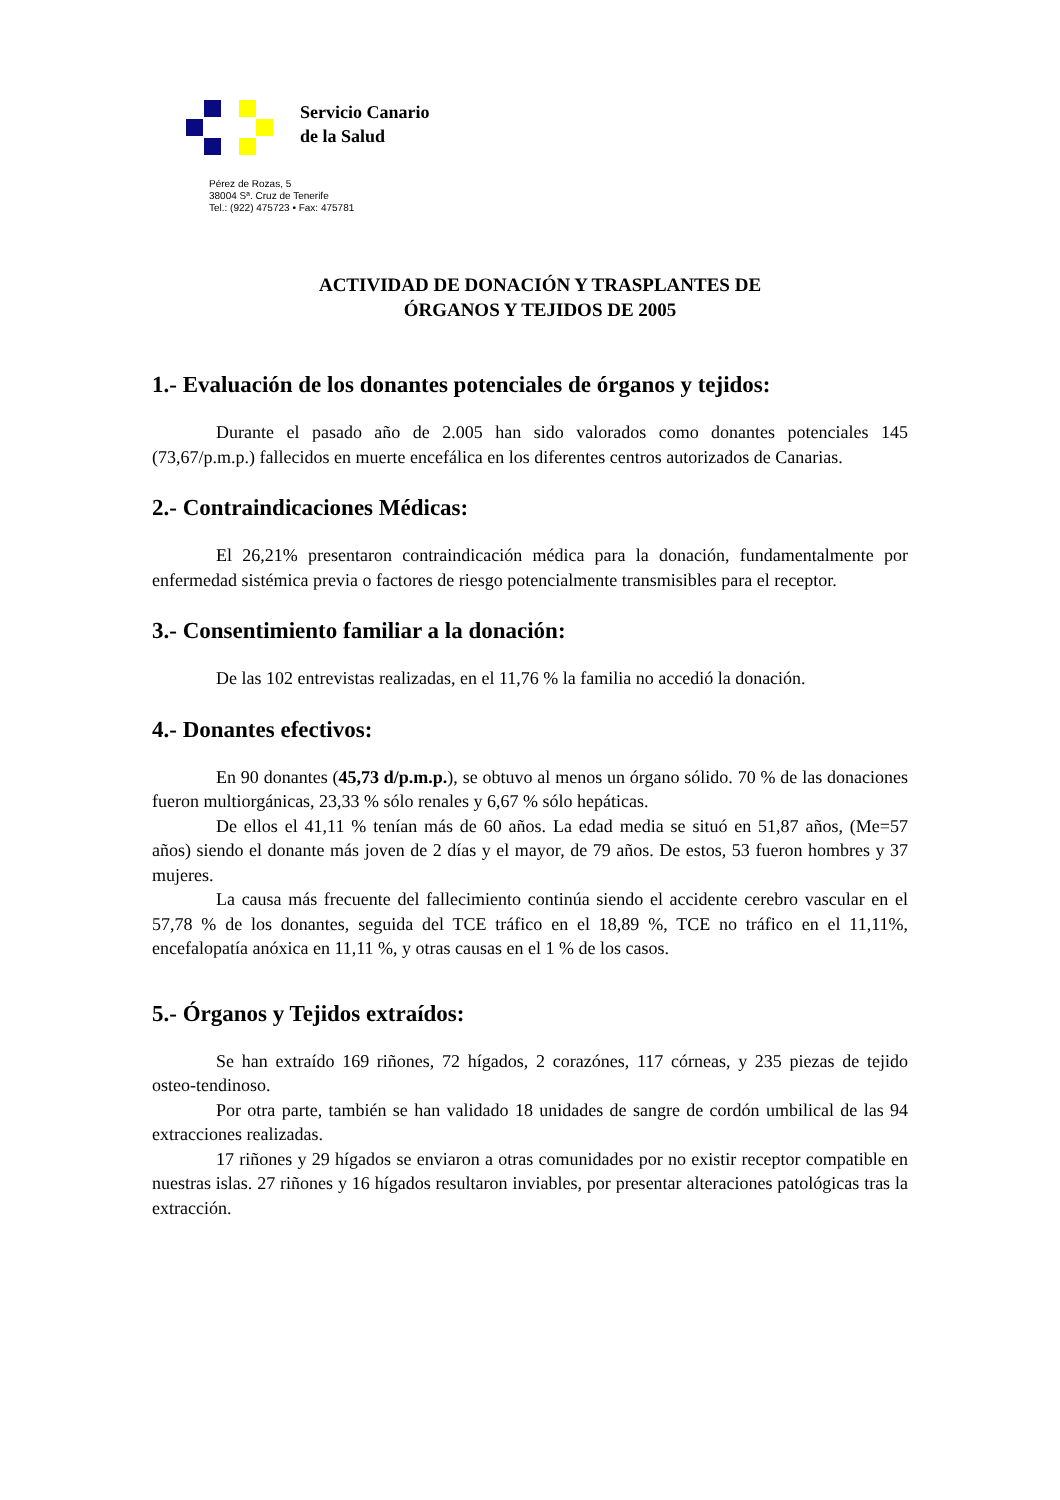Servicio Canario
de la Salud
Pérez de Rozas, 5
38004 Sª. Cruz de Tenerife
Tel.: (922) 475723 • Fax: 475781
ACTIVIDAD DE DONACIÓN Y TRASPLANTES DE
ÓRGANOS Y TEJIDOS DE 2005
1.- Evaluación de los donantes potenciales de órganos y tejidos:
Durante el pasado año de 2.005 han sido valorados como donantes potenciales 145 (73,67/p.m.p.) fallecidos en muerte encefálica en los diferentes centros autorizados de Canarias.
2.- Contraindicaciones Médicas:
El 26,21% presentaron contraindicación médica para la donación, fundamentalmente por enfermedad sistémica previa o factores de riesgo potencialmente transmisibles para el receptor.
3.- Consentimiento familiar a la donación:
De las 102 entrevistas realizadas, en el 11,76 % la familia no accedió la donación.
4.- Donantes efectivos:
En 90 donantes (45,73 d/p.m.p.), se obtuvo al menos un órgano sólido. 70 % de las donaciones fueron multiorgánicas, 23,33 % sólo renales y 6,67 % sólo hepáticas.
De ellos el 41,11 % tenían más de 60 años. La edad media se situó en 51,87 años, (Me=57 años) siendo el donante más joven de 2 días y el mayor, de 79 años. De estos, 53 fueron hombres y 37 mujeres.
La causa más frecuente del fallecimiento continúa siendo el accidente cerebro vascular en el 57,78 % de los donantes, seguida del TCE tráfico en el 18,89 %, TCE no tráfico en el 11,11%, encefalopatía anóxica en 11,11 %, y otras causas en el 1 % de los casos.
5.- Órganos y Tejidos extraídos:
Se han extraído 169 riñones, 72 hígados, 2 corazónes, 117 córneas, y 235 piezas de tejido osteo-tendinoso.
Por otra parte, también se han validado 18 unidades de sangre de cordón umbilical de las 94 extracciones realizadas.
17 riñones y 29 hígados se enviaron a otras comunidades por no existir receptor compatible en nuestras islas. 27 riñones y 16 hígados resultaron inviables, por presentar alteraciones patológicas tras la extracción.